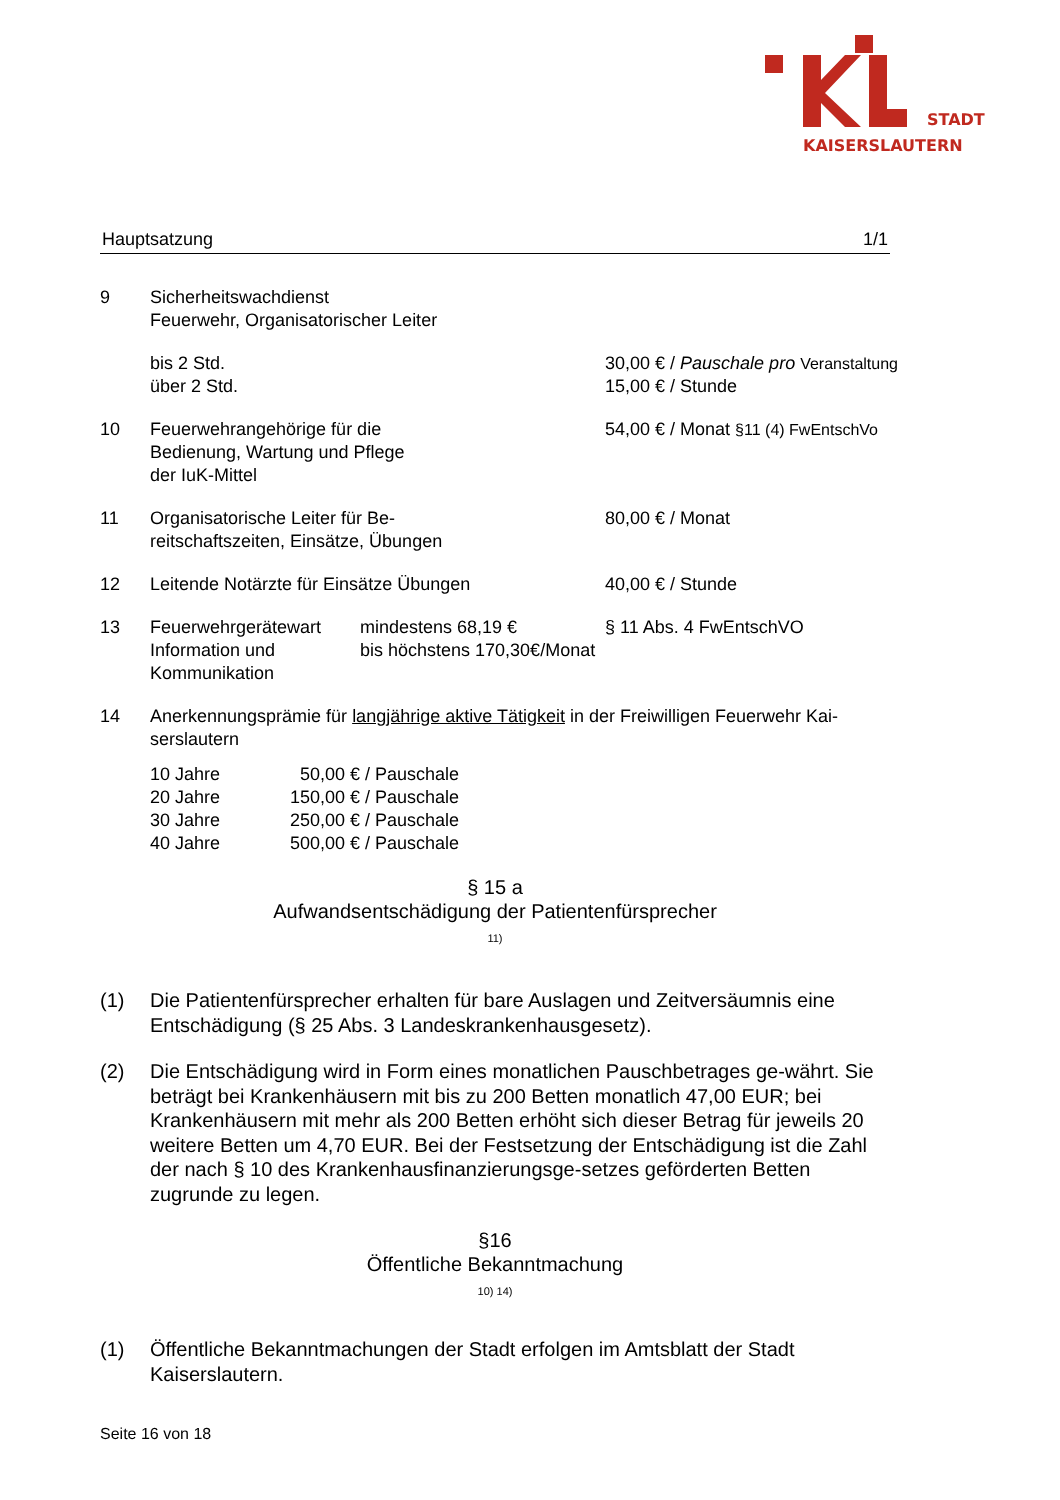STADT
KAISERSLAUTERN
Hauptsatzung 1/1
| 9 | Sicherheitswachdienst Feuerwehr, Organisatorischer Leiter | |
| | bis 2 Std. über 2 Std. | 30,00 € / Pauschale pro Veranstaltung 15,00 € / Stunde |
| 10 | Feuerwehrangehörige für die Bedienung, Wartung und Pflege der IuK-Mittel | 54,00 € / Monat §11 (4) FwEntschVo |
| 11 | Organisatorische Leiter für Be- reitschaftszeiten, Einsätze, Übungen | 80,00 € / Monat |
| 12 | Leitende Notärzte für Einsätze Übungen | 40,00 € / Stunde |
| 13 | Feuerwehrgerätewart Information und Kommunikation mindestens 68,19 € bis höchstens 170,30€/Monat | § 11 Abs. 4 FwEntschVO |
| 14 | Anerkennungsprämie für langjährige aktive Tätigkeit in der Freiwilligen Feuerwehr Kai- serslautern | |
| 10 Jahre | 50,00 € / Pauschale |
| 20 Jahre | 150,00 € / Pauschale |
| 30 Jahre | 250,00 € / Pauschale |
| 40 Jahre | 500,00 € / Pauschale |
§ 15 a
Aufwandsentschädigung der Patientenfürsprecher
11)
(1) Die Patientenfürsprecher erhalten für bare Auslagen und Zeitversäumnis eine Entschädigung (§ 25 Abs. 3 Landeskrankenhausgesetz).
(2) Die Entschädigung wird in Form eines monatlichen Pauschbetrages ge-währt. Sie beträgt bei Krankenhäusern mit bis zu 200 Betten monatlich 47,00 EUR; bei Krankenhäusern mit mehr als 200 Betten erhöht sich dieser Betrag für jeweils 20 weitere Betten um 4,70 EUR. Bei der Festsetzung der Entschädigung ist die Zahl der nach § 10 des Krankenhausfinanzierungsge-setzes geförderten Betten zugrunde zu legen.
§16
Öffentliche Bekanntmachung
10) 14)
(1) Öffentliche Bekanntmachungen der Stadt erfolgen im Amtsblatt der Stadt Kaiserslautern.
Seite 16 von 18